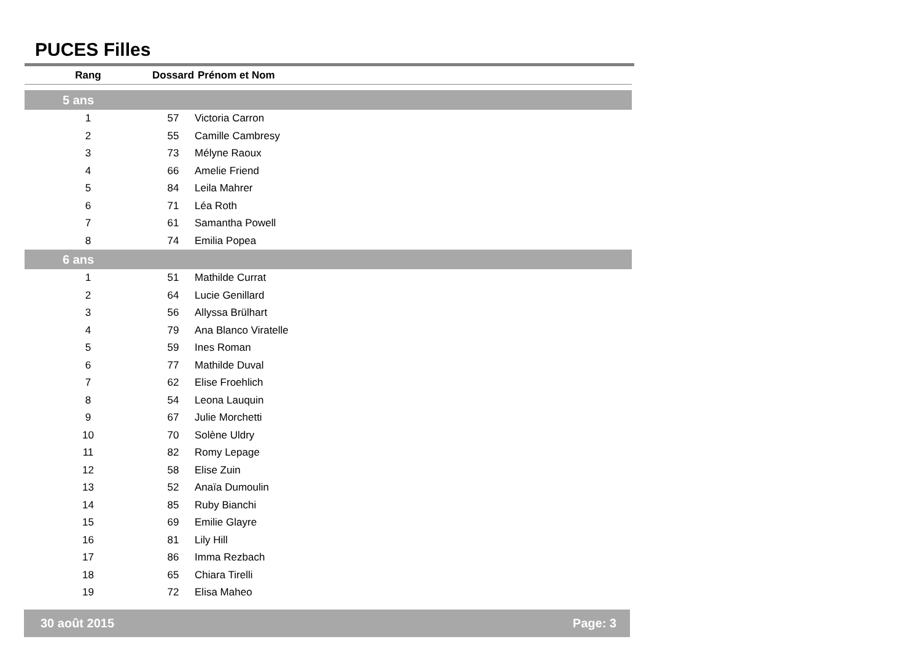PUCES Filles
| Rang | Dossard | Prénom et Nom |
| --- | --- | --- |
| 5 ans | | |
| 1 | 57 | Victoria Carron |
| 2 | 55 | Camille Cambresy |
| 3 | 73 | Mélyne Raoux |
| 4 | 66 | Amelie Friend |
| 5 | 84 | Leila Mahrer |
| 6 | 71 | Léa Roth |
| 7 | 61 | Samantha Powell |
| 8 | 74 | Emilia Popea |
| 6 ans | | |
| 1 | 51 | Mathilde Currat |
| 2 | 64 | Lucie Genillard |
| 3 | 56 | Allyssa Brülhart |
| 4 | 79 | Ana Blanco Viratelle |
| 5 | 59 | Ines Roman |
| 6 | 77 | Mathilde Duval |
| 7 | 62 | Elise Froehlich |
| 8 | 54 | Leona Lauquin |
| 9 | 67 | Julie Morchetti |
| 10 | 70 | Solène Uldry |
| 11 | 82 | Romy Lepage |
| 12 | 58 | Elise Zuin |
| 13 | 52 | Anaïa Dumoulin |
| 14 | 85 | Ruby Bianchi |
| 15 | 69 | Emilie Glayre |
| 16 | 81 | Lily Hill |
| 17 | 86 | Imma Rezbach |
| 18 | 65 | Chiara Tirelli |
| 19 | 72 | Elisa Maheo |
30 août 2015 Page: 3